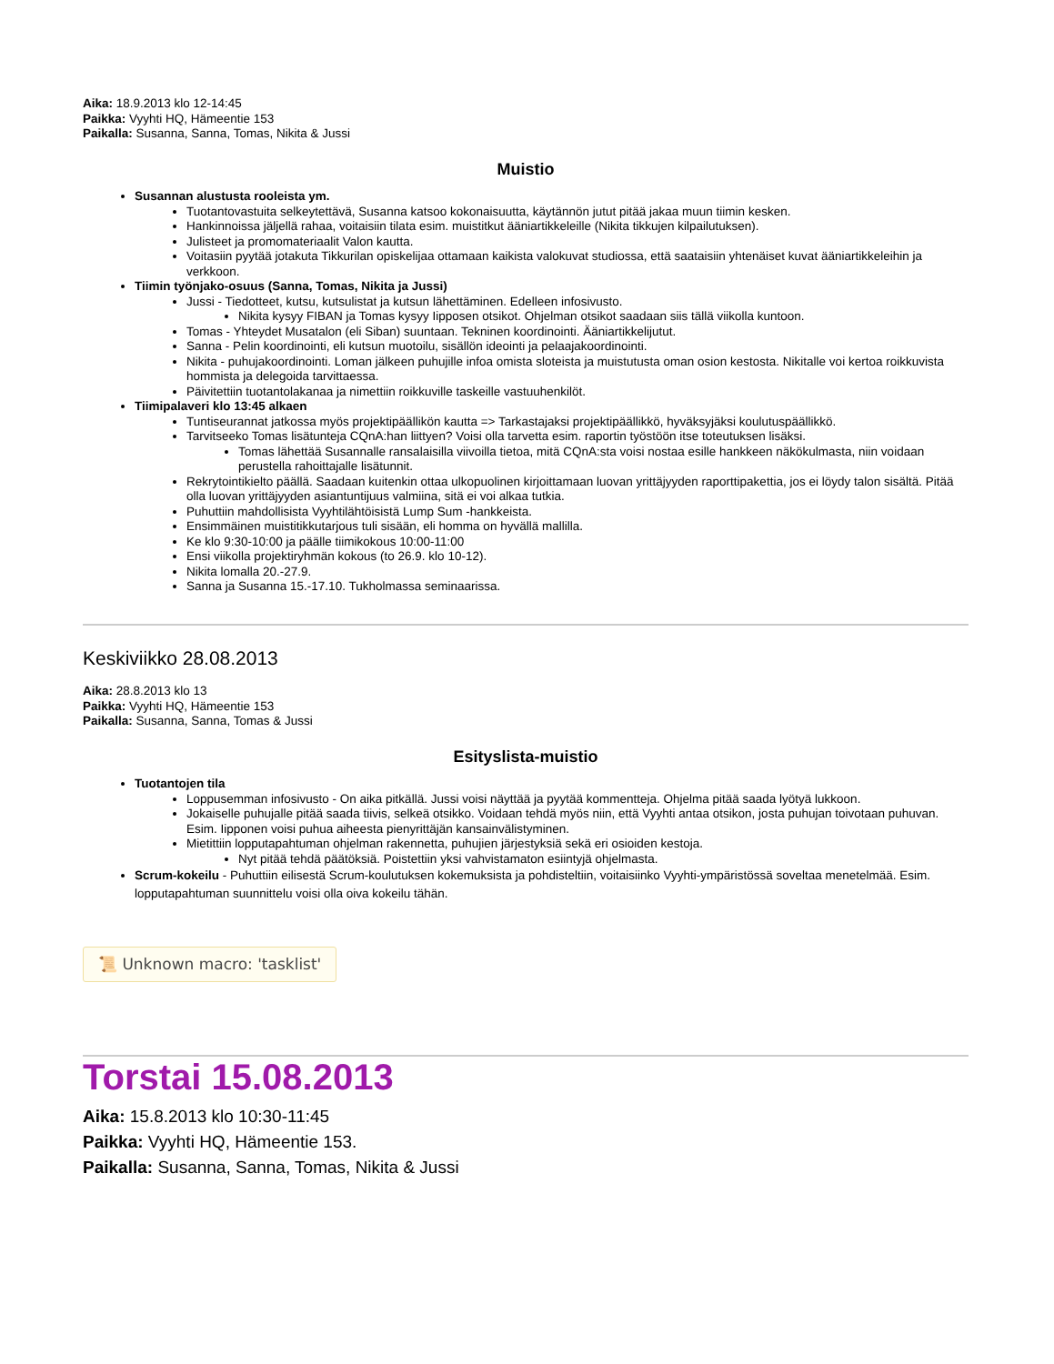Aika: 18.9.2013 klo 12-14:45
Paikka: Vyyhti HQ, Hämeentie 153
Paikalla: Susanna, Sanna, Tomas, Nikita & Jussi
Muistio
Susannan alustusta rooleista ym.
Tuotantovastuita selkeytettävä, Susanna katsoo kokonaisuutta, käytännön jutut pitää jakaa muun tiimin kesken.
Hankinnoissa jäljellä rahaa, voitaisiin tilata esim. muistitkut ääniartikkeleille (Nikita tikkujen kilpailutuksen).
Julisteet ja promomateriaalit Valon kautta.
Voitasiin pyytää jotakuta Tikkurilan opiskelijaa ottamaan kaikista valokuvat studiossa, että saataisiin yhtenäiset kuvat ääniartikkeleihin ja verkkoon.
Tiimin työnjako-osuus (Sanna, Tomas, Nikita ja Jussi)
Jussi - Tiedotteet, kutsu, kutsulistat ja kutsun lähettäminen. Edelleen infosivusto.
Nikita kysyy FIBAN ja Tomas kysyy Iipposen otsikot. Ohjelman otsikot saadaan siis tällä viikolla kuntoon.
Tomas - Yhteydet Musatalon (eli Siban) suuntaan. Tekninen koordinointi. Ääniartikkelijutut.
Sanna - Pelin koordinointi, eli kutsun muotoilu, sisällön ideointi ja pelaajakoordinointi.
Nikita - puhujakoordinointi. Loman jälkeen puhujille infoa omista sloteista ja muistutusta oman osion kestosta. Nikitalle voi kertoa roikkuvista hommista ja delegoida tarvittaessa.
Päivitettiin tuotantolakanaa ja nimettiin roikkuville taskeille vastuuhenkilöt.
Tiimipalaveri klo 13:45 alkaen
Tuntiseurannat jatkossa myös projektipäällikön kautta => Tarkastajaksi projektipäällikkö, hyväksyjäksi koulutuspäällikkö.
Tarvitseeko Tomas lisätunteja CQnA:han liittyen? Voisi olla tarvetta esim. raportin työstöön itse toteutuksen lisäksi.
Tomas lähettää Susannalle ransalaisilla viivoilla tietoa, mitä CQnA:sta voisi nostaa esille hankkeen näkökulmasta, niin voidaan perustella rahoittajalle lisätunnit.
Rekrytointikielto päällä. Saadaan kuitenkin ottaa ulkopuolinen kirjoittamaan luovan yrittäjyyden raporttipakettia, jos ei löydy talon sisältä. Pitää olla luovan yrittäjyyden asiantuntijuus valmiina, sitä ei voi alkaa tutkia.
Puhuttiin mahdollisista Vyyhtilähtöisistä Lump Sum -hankkeista.
Ensimmäinen muistitikkutarjous tuli sisään, eli homma on hyvällä mallilla.
Ke klo 9:30-10:00 ja päälle tiimikokous 10:00-11:00
Ensi viikolla projektiryhmän kokous (to 26.9. klo 10-12).
Nikita lomalla 20.-27.9.
Sanna ja Susanna 15.-17.10. Tukholmassa seminaarissa.
Keskiviikko 28.08.2013
Aika: 28.8.2013 klo 13
Paikka: Vyyhti HQ, Hämeentie 153
Paikalla: Susanna, Sanna, Tomas & Jussi
Esityslista-muistio
Tuotantojen tila
Loppusemman infosivusto - On aika pitkällä. Jussi voisi näyttää ja pyytää kommentteja. Ohjelma pitää saada lyötyä lukkoon.
Jokaiselle puhujalle pitää saada tiivis, selkeä otsikko. Voidaan tehdä myös niin, että Vyyhti antaa otsikon, josta puhujan toivotaan puhuvan. Esim. Iipponen voisi puhua aiheesta pienyrittäjän kansainvälistyminen.
Mietittiin lopputapahtuman ohjelman rakennetta, puhujien järjestyksiä sekä eri osioiden kestoja.
Nyt pitää tehdä päätöksiä. Poistettiin yksi vahvistamaton esiintyjä ohjelmasta.
Scrum-kokeilu - Puhuttiin eilisestä Scrum-koulutuksen kokemuksista ja pohdisteltiin, voitaisiinko Vyyhti-ympäristössä soveltaa menetelmää. Esim. lopputapahtuman suunnittelu voisi olla oiva kokeilu tähän.
📜 Unknown macro: 'tasklist'
Torstai 15.08.2013
Aika: 15.8.2013 klo 10:30-11:45
Paikka: Vyyhti HQ, Hämeentie 153.
Paikalla: Susanna, Sanna, Tomas, Nikita & Jussi